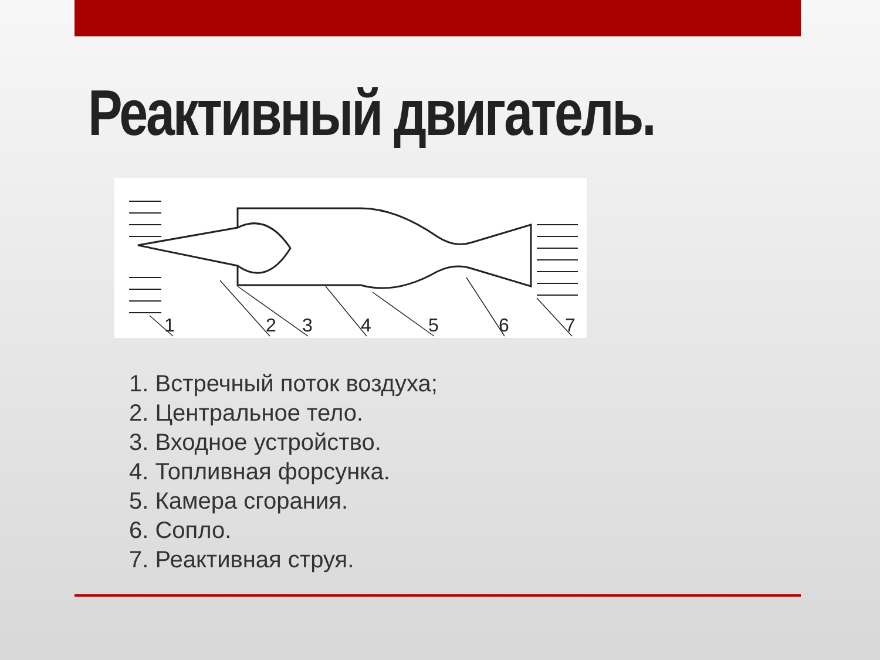Реактивный двигатель.
1
2
3
4
5
6
7
1. Встречный поток воздуха;
2. Центральное тело.
3. Входное устройство.
4. Топливная форсунка.
5. Камера сгорания.
6. Сопло.
7. Реактивная струя.